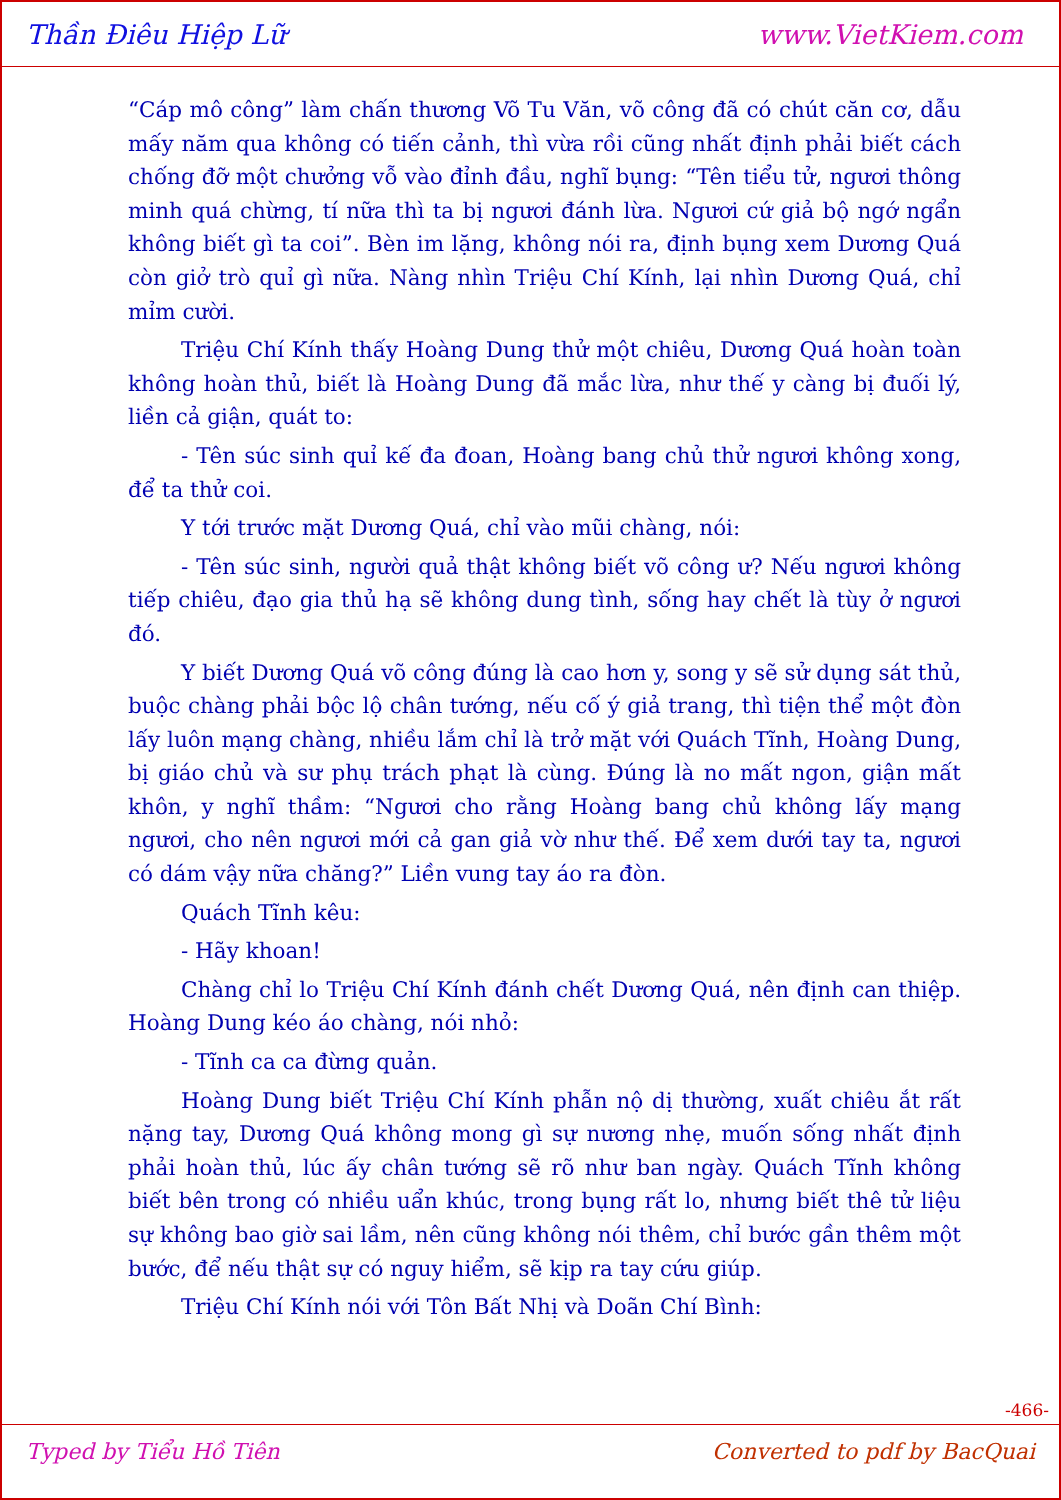Thần Điêu Hiệp Lữ www.VietKiem.com
“Cáp mô công” làm chấn thương Võ Tu Văn, võ công đã có chút căn cơ, dẫu mấy năm qua không có tiến cảnh, thì vừa rồi cũng nhất định phải biết cách chống đỡ một chưởng vỗ vào đỉnh đầu, nghĩ bụng: “Tên tiểu tử, ngươi thông minh quá chừng, tí nữa thì ta bị ngươi đánh lừa. Ngươi cứ giả bộ ngớ ngẩn không biết gì ta coi”. Bèn im lặng, không nói ra, định bụng xem Dương Quá còn giở trò quỉ gì nữa. Nàng nhìn Triệu Chí Kính, lại nhìn Dương Quá, chỉ mỉm cười.
Triệu Chí Kính thấy Hoàng Dung thử một chiêu, Dương Quá hoàn toàn không hoàn thủ, biết là Hoàng Dung đã mắc lừa, như thế y càng bị đuối lý, liền cả giận, quát to:
- Tên súc sinh quỉ kế đa đoan, Hoàng bang chủ thử ngươi không xong, để ta thử coi.
Y tới trước mặt Dương Quá, chỉ vào mũi chàng, nói:
- Tên súc sinh, người quả thật không biết võ công ư? Nếu ngươi không tiếp chiêu, đạo gia thủ hạ sẽ không dung tình, sống hay chết là tùy ở ngươi đó.
Y biết Dương Quá võ công đúng là cao hơn y, song y sẽ sử dụng sát thủ, buộc chàng phải bộc lộ chân tướng, nếu cố ý giả trang, thì tiện thể một đòn lấy luôn mạng chàng, nhiều lắm chỉ là trở mặt với Quách Tĩnh, Hoàng Dung, bị giáo chủ và sư phụ trách phạt là cùng. Đúng là no mất ngon, giận mất khôn, y nghĩ thầm: “Ngươi cho rằng Hoàng bang chủ không lấy mạng ngươi, cho nên ngươi mới cả gan giả vờ như thế. Để xem dưới tay ta, ngươi có dám vậy nữa chăng?” Liền vung tay áo ra đòn.
Quách Tĩnh kêu:
- Hãy khoan!
Chàng chỉ lo Triệu Chí Kính đánh chết Dương Quá, nên định can thiệp. Hoàng Dung kéo áo chàng, nói nhỏ:
- Tĩnh ca ca đừng quản.
Hoàng Dung biết Triệu Chí Kính phẫn nộ dị thường, xuất chiêu ắt rất nặng tay, Dương Quá không mong gì sự nương nhẹ, muốn sống nhất định phải hoàn thủ, lúc ấy chân tướng sẽ rõ như ban ngày. Quách Tĩnh không biết bên trong có nhiều uẩn khúc, trong bụng rất lo, nhưng biết thê tử liệu sự không bao giờ sai lầm, nên cũng không nói thêm, chỉ bước gần thêm một bước, để nếu thật sự có nguy hiểm, sẽ kịp ra tay cứu giúp.
Triệu Chí Kính nói với Tôn Bất Nhị và Doãn Chí Bình:
-466-
Typed by Tiểu Hồ Tiên Converted to pdf by BacQuai